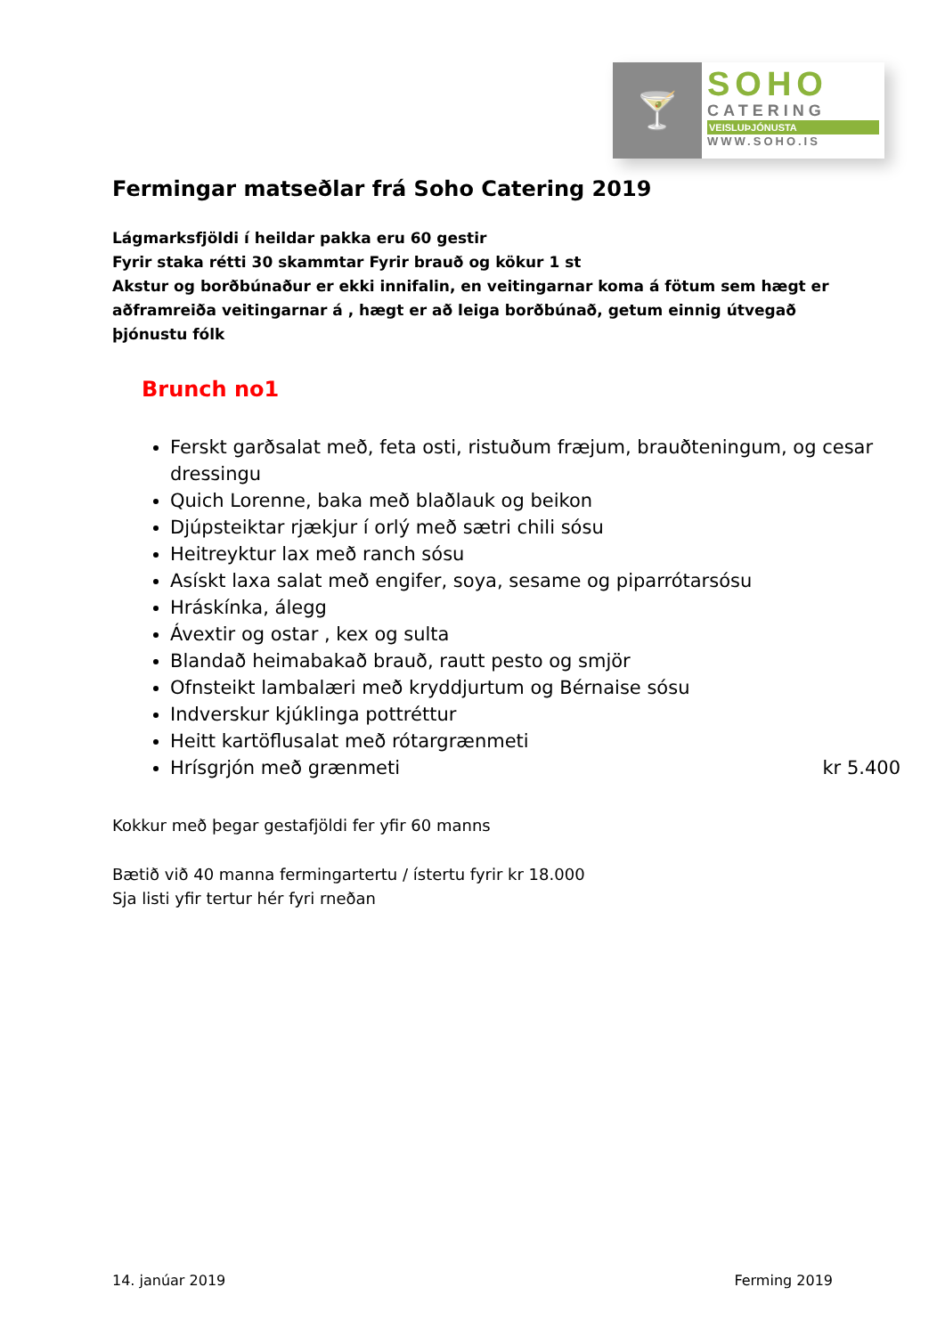🍸
SOHO
CATERING
VEISLUÞJÓNUSTA
WWW.SOHO.IS
Fermingar matseðlar frá Soho Catering 2019
Lágmarksfjöldi í heildar pakka eru 60 gestir
Fyrir staka rétti 30 skammtar Fyrir brauð og kökur 1 st
Akstur og borðbúnaður er ekki innifalin, en veitingarnar koma á fötum sem hægt er aðframreiða veitingarnar á , hægt er að leiga borðbúnað, getum einnig útvegað þjónustu fólk
Brunch no1
Ferskt garðsalat með, feta osti, ristuðum fræjum, brauðteningum, og cesar dressingu
Quich Lorenne, baka með blaðlauk og beikon
Djúpsteiktar rjækjur í orlý með sætri chili sósu
Heitreyktur lax með ranch sósu
Asískt laxa salat með engifer, soya, sesame og piparrótarsósu
Hráskínka, álegg
Ávextir og ostar , kex og sulta
Blandað heimabakað brauð, rautt pesto og smjör
Ofnsteikt lambalæri með kryddjurtum og Bérnaise sósu
Indverskur kjúklinga pottréttur
Heitt kartöflusalat með rótargrænmeti
Hrísgrjón með grænmeti kr 5.400
Kokkur með þegar gestafjöldi fer yfir 60 manns
Bætið við 40 manna fermingartertu / ístertu fyrir kr 18.000
Sja listi yfir tertur hér fyri rneðan
14. janúar 2019 Ferming 2019